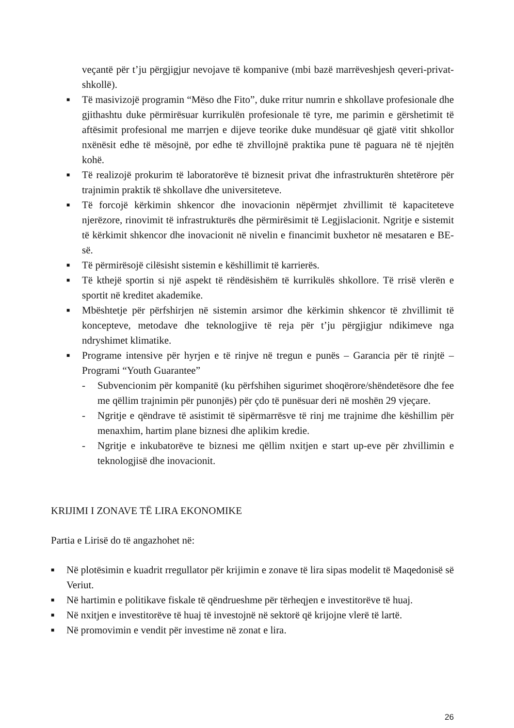veçantë për t’ju përgjigjur nevojave të kompanive (mbi bazë marrëveshjesh qeveri-privat-shkollë).
■ Të masivizojë programin “Mëso dhe Fito”, duke rritur numrin e shkollave profesionale dhe gjithashtu duke përmirësuar kurrikulën profesionale të tyre, me parimin e gërshetimit të aftësimit profesional me marrjen e dijeve teorike duke mundësuar që gjatë vitit shkollor nxënësit edhe të mësojnë, por edhe të zhvillojnë praktika pune të paguara në të njejtën kohë.
■ Të realizojë prokurim të laboratorëve të biznesit privat dhe infrastrukturën shtetërore për trajnimin praktik të shkollave dhe universiteteve.
■ Të forcojë kërkimin shkencor dhe inovacionin nëpërmjet zhvillimit të kapaciteteve njerëzore, rinovimit të infrastrukturës dhe përmirësimit të Legjislacionit. Ngritje e sistemit të kërkimit shkencor dhe inovacionit në nivelin e financimit buxhetor në mesataren e BE-së.
■ Të përmirësojë cilësisht sistemin e këshillimit të karrierës.
■ Të kthejë sportin si një aspekt të rëndësishëm të kurrikulës shkollore. Të rrisë vlerën e sportit në kreditet akademike.
■ Mbështetje për përfshirjen në sistemin arsimor dhe kërkimin shkencor të zhvillimit të koncepteve, metodave dhe teknologjive të reja për t’ju përgjigjur ndikimeve nga ndryshimet klimatike.
■ Programe intensive për hyrjen e të rinjve në tregun e punës – Garancia për të rinjtë – Programi “Youth Guarantee”
- Subvencionim për kompanitë (ku përfshihen sigurimet shoqërore/shëndetësore dhe fee me qëllim trajnimin për punonjës) për çdo të punësuar deri në moshën 29 vjeçare.
- Ngritje e qëndrave të asistimit të sipërmarrësve të rinj me trajnime dhe këshillim për menaxhim, hartim plane biznesi dhe aplikim kredie.
- Ngritje e inkubatorëve te biznesi me qëllim nxitjen e start up-eve për zhvillimin e teknologjisë dhe inovacionit.
KRIJIMI I ZONAVE TË LIRA EKONOMIKE
Partia e Lirisë do të angazhohet në:
■ Në plotësimin e kuadrit rregullator për krijimin e zonave të lira sipas modelit të Maqedonisë së Veriut.
■ Në hartimin e politikave fiskale të qëndrueshme për tërheqjen e investitorëve të huaj.
■ Në nxitjen e investitorëve të huaj të investojnë në sektorë që krijojne vlerë të lartë.
■ Në promovimin e vendit për investime në zonat e lira.
26